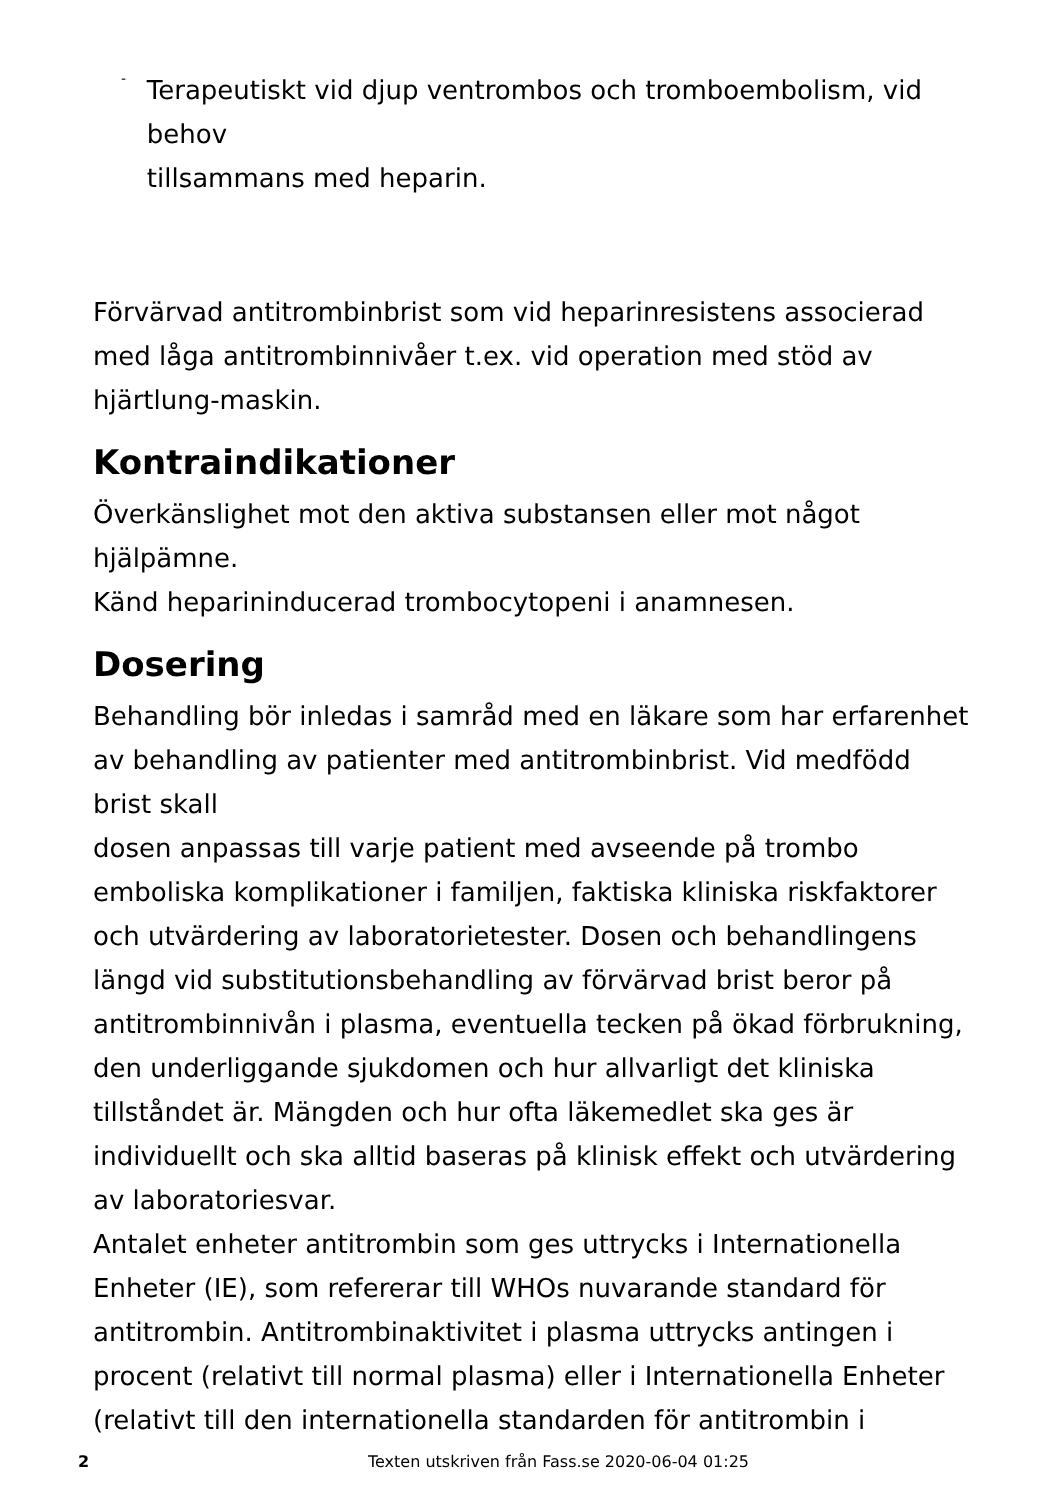-
Terapeutiskt vid djup ventrombos och tromboembolism, vid behov
tillsammans med heparin.
Förvärvad antitrombinbrist som vid heparinresistens associerad med låga antitrombinnivåer t.ex. vid operation med stöd av hjärtlung-maskin.
Kontraindikationer
Överkänslighet mot den aktiva substansen eller mot något hjälpämne.
Känd heparininducerad trombocytopeni i anamnesen.
Dosering
Behandling bör inledas i samråd med en läkare som har erfarenhet av behandling av patienter med antitrombinbrist. Vid medfödd brist skall
dosen anpassas till varje patient med avseende på trombo emboliska komplikationer i familjen, faktiska kliniska riskfaktorer och utvärdering av laboratorietester. Dosen och behandlingens längd vid substitutionsbehandling av förvärvad brist beror på antitrombinnivån i plasma, eventuella tecken på ökad förbrukning, den underliggande sjukdomen och hur allvarligt det kliniska tillståndet är. Mängden och hur ofta läkemedlet ska ges är individuellt och ska alltid baseras på klinisk effekt och utvärdering av laboratoriesvar.
Antalet enheter antitrombin som ges uttrycks i Internationella Enheter (IE), som refererar till WHOs nuvarande standard för antitrombin. Antitrombinaktivitet i plasma uttrycks antingen i procent (relativt till normal plasma) eller i Internationella Enheter (relativt till den internationella standarden för antitrombin i
2 Texten utskriven från Fass.se 2020-06-04 01:25